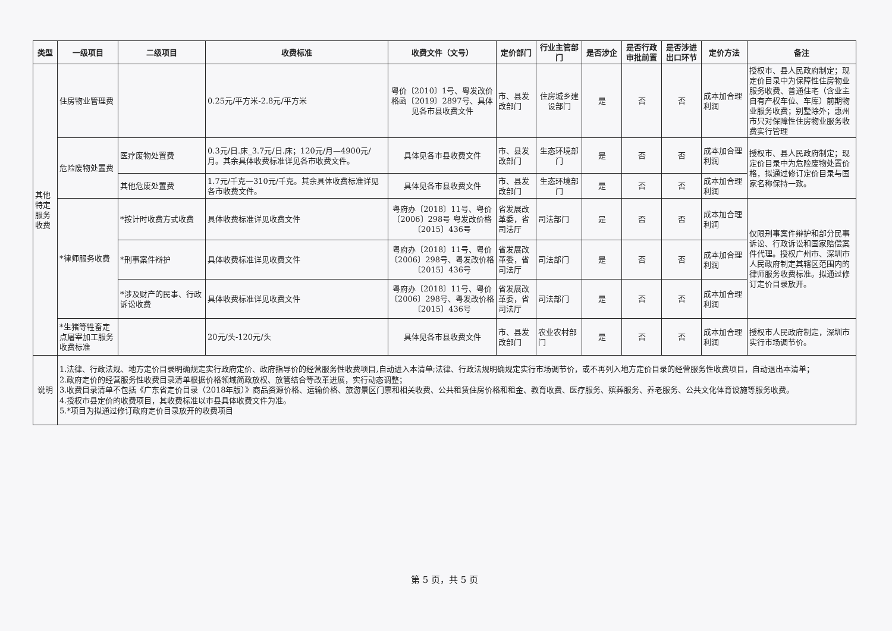| 类型 | 一级项目 | 二级项目 | 收费标准 | 收费文件（文号） | 定价部门 | 行业主管部门 | 是否涉企 | 是否行政审批前置 | 是否涉进出口环节 | 定价方法 | 备注 |
| --- | --- | --- | --- | --- | --- | --- | --- | --- | --- | --- | --- |
| 其他特定服务收费 | 住房物业管理费 | | 0.25元/平方米-2.8元/平方米 | 粤价〔2010〕1号、粤发改价格函〔2019〕2897号、具体见各市县收费文件 | 市、县发改部门 | 住房城乡建设部门 | 是 | 否 | 否 | 成本加合理利润 | 授权市、县人民政府制定；现定价目录中为保障性住房物业服务收费、普通住宅（含业主自有产权车位、车库）前期物业服务收费；别墅除外；惠州市只对保障性住房物业服务收费实行管理 |
| | 危险废物处置费 | 医疗废物处置费 | 0.3元/日.床_3.7元/日.床；120元/月—4900元/月。其余具体收费标准详见各市收费文件。 | 具体见各市县收费文件 | 市、县发改部门 | 生态环境部门 | 是 | 否 | 否 | 成本加合理利润 | 授权市、县人民政府制定；现定价目录中为危险废物处置价格，拟通过修订定价目录与国家名称保持一致。 |
| | | 其他危废处置费 | 1.7元/千克—310元/千克。其余具体收费标准详见各市收费文件。 | 具体见各市县收费文件 | 市、县发改部门 | 生态环境部门 | 是 | 否 | 否 | 成本加合理利润 | |
| | *律师服务收费 | *按计时收费方式收费 | 具体收费标准详见收费文件 | 粤府办〔2018〕11号、粤价〔2006〕298号 粤发改价格〔2015〕436号 | 省发展改革委，省司法厅 | 司法部门 | 是 | 否 | 否 | 成本加合理利润 | 仅限刑事案件辩护和部分民事诉讼、行政诉讼和国家赔偿案件代理。授权广州市、深圳市人民政府制定其辖区范围内的律师服务收费标准。拟通过修订定价目录放开。 |
| | | *刑事案件辩护 | 具体收费标准详见收费文件 | 粤府办〔2018〕11号、粤价〔2006〕298号、粤发改价格〔2015〕436号 | 省发展改革委，省司法厅 | 司法部门 | 是 | 否 | 否 | 成本加合理利润 | |
| | | *涉及财产的民事、行政诉讼收费 | 具体收费标准详见收费文件 | 粤府办〔2018〕11号、粤价〔2006〕298号、粤发改价格〔2015〕436号 | 省发展改革委，省司法厅 | 司法部门 | 是 | 否 | 否 | 成本加合理利润 | |
| | *生猪等牲畜定点屠宰加工服务收费标准 | | 20元/头-120元/头 | 具体见各市县收费文件 | 市、县发改部门 | 农业农村部门 | 是 | 否 | 否 | 成本加合理利润 | 授权市人民政府制定，深圳市实行市场调节价。 |
| 说明 | 1.法律、行政法规、地方定价目录明确规定实行政府定价、政府指导价的经营服务性收费项目,自动进入本清单;法律、行政法规明确规定实行市场调节价，或不再列入地方定价目录的经营服务性收费项目，自动退出本清单； 2.政府定价的经营服务性收费目录清单根据价格领域简政放权、放管结合等改革进展，实行动态调整； 3.收费目录清单不包括《广东省定价目录（2018年版）》商品资源价格、运输价格、旅游景区门票和相关收费、公共租赁住房价格和租金、教育收费、医疗服务、殡葬服务、养老服务、公共文化体育设施等服务收费。 4.授权市县定价的收费项目，其收费标准以市县具体收费文件为准。 5.*项目为拟通过修订政府定价目录放开的收费项目 | | | | | | | | | | |
第 5 页，共 5 页